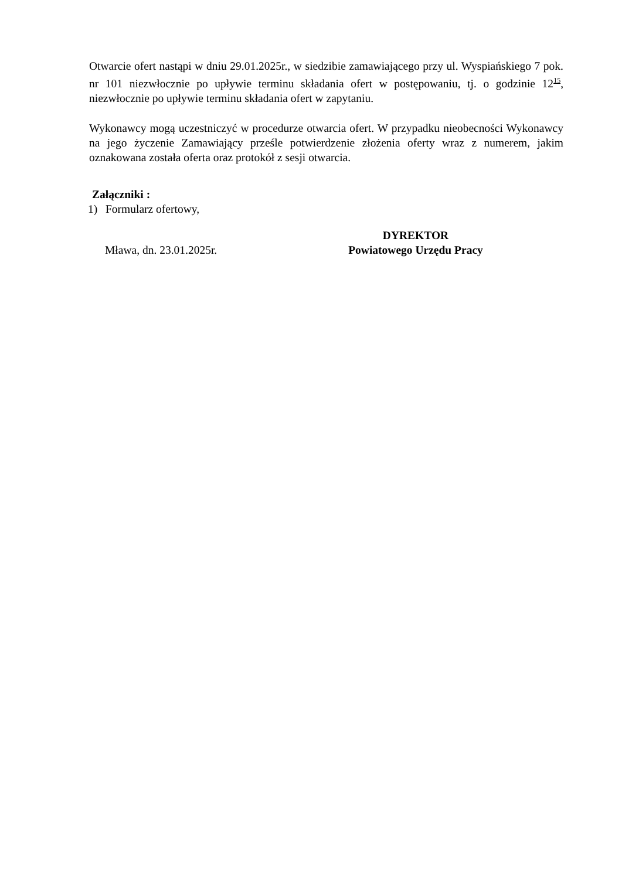Otwarcie ofert nastąpi w dniu 29.01.2025r., w siedzibie zamawiającego przy ul. Wyspiańskiego 7 pok. nr 101 niezwłocznie po upływie terminu składania ofert w postępowaniu, tj. o godzinie 12<sup>15</sup>, niezwłocznie po upływie terminu składania ofert w zapytaniu.
Wykonawcy mogą uczestniczyć w procedurze otwarcia ofert. W przypadku nieobecności Wykonawcy na jego życzenie Zamawiający prześle potwierdzenie złożenia oferty wraz z numerem, jakim oznakowana została oferta oraz protokół z sesji otwarcia.
Załączniki :
1) Formularz ofertowy,
Mława, dn. 23.01.2025r.
DYREKTOR
Powiatowego Urzędu Pracy